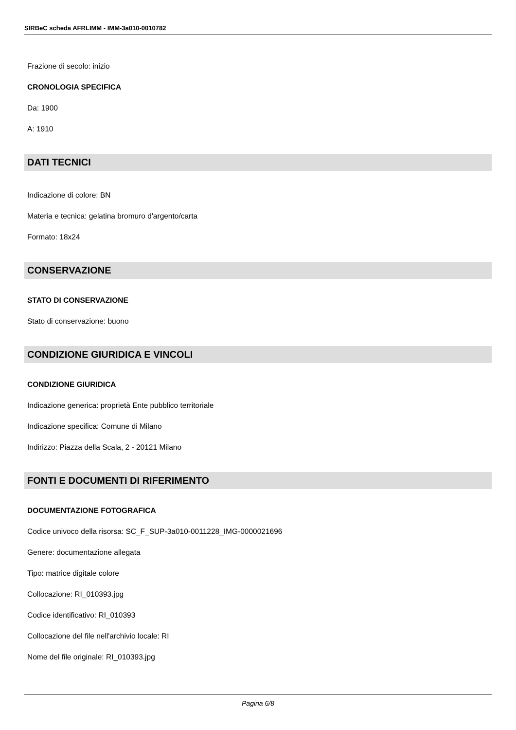SIRBeC scheda AFRLIMM - IMM-3a010-0010782
Frazione di secolo: inizio
CRONOLOGIA SPECIFICA
Da: 1900
A: 1910
DATI TECNICI
Indicazione di colore: BN
Materia e tecnica: gelatina bromuro d'argento/carta
Formato: 18x24
CONSERVAZIONE
STATO DI CONSERVAZIONE
Stato di conservazione: buono
CONDIZIONE GIURIDICA E VINCOLI
CONDIZIONE GIURIDICA
Indicazione generica: proprietà Ente pubblico territoriale
Indicazione specifica: Comune di Milano
Indirizzo: Piazza della Scala, 2 - 20121 Milano
FONTI E DOCUMENTI DI RIFERIMENTO
DOCUMENTAZIONE FOTOGRAFICA
Codice univoco della risorsa: SC_F_SUP-3a010-0011228_IMG-0000021696
Genere: documentazione allegata
Tipo: matrice digitale colore
Collocazione: RI_010393.jpg
Codice identificativo: RI_010393
Collocazione del file nell'archivio locale: RI
Nome del file originale: RI_010393.jpg
Pagina 6/8